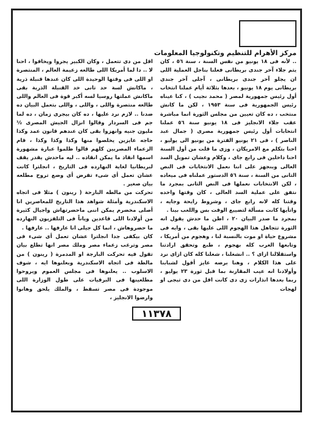مركز الأهرام للتنظيم وتكنولوجيا المعلومات
.. لأنه فى ١٨ يونيو من نفس السنة ، سنة ٥٦ ، كان يتم جلاء آخر جندى بريطانى فعلنا بناجل العملية اللى ان يجلو آخر جندى بريطانى ، آجلى آخر جندى بريطانى يوم ١٨ يونيو ، بعدها بثلاثة أيام عملنا انتخاب أول رئيس جمهورية لمصر ( محمد نجيب ) ، كنا عيناه رئيس الجمهورية فى سنة ١٩٥٣ ، لكن ما كانش منتخب ، ده كان تعيين من مجلس الثورة انما مباشرة عقب جلاء الانجليز فى ١٨ يونيو سنة ٥٦ عملنا انتخابات أول رئيس جمهورية مصرى ( جمال عبد الناصر ) ، فى ٢١ يونيو الفترة من يونيو الى يوليو ، احنا بتكلم مع الامريكان ، وزى ما قلت من أول السنة احنا داخلين فى رابع جاى ، وكلام وعشان تمويل السد العالى وبنجهز على اننا نعمل الانتخابات فى النص التانى من السنة ، سنة ٥٦ الدستور عملناه فى ميعاده ، لكن الانتخابات نعملها فى النص التانى بمجرد ما نتفق على عملية السد العالى ، كان وقتها واخده وقتنا كله لانه رابع جاى ، وشروط رايحة وجايه ، واتأيها كانت مسألة لتضييع الوقت بس واللعب بينا .
بمجرد ما صدر البيان ٢٠ ، اظن ما حدش يقول انه الثورة تتجاهل هذا الهجوم اللى عليها بقى ، وايه فى مشروع حياة او موت بالنسبة لنا ، وهجوم من أمريكا ، وتابعها الغرب كله بهجوم ، طبع وتحقق ارادتنا واستقلالنا ازاى ؟ .. انشغلنا ، شغلنا كله كان ازاى نرد على هذا الكلام ، وهنا برضه عايز أقول لشبابنا وأولادنا انه عيب المقارنة بما قبل ثورة ٢٣ يوليو ، ربما بعدها انذارات زى دى كانت اقل من دى تيجى او لهجات
اقل من دى تتعمل ، وكان الكبير يجروا ويخافوا ، احنا لا .. دا لما أمريكا اللى طالعه زعيمة العالم ، المنتصرة او اللى فى وقتها الوحيدة اللى كان عندها قنبلة ذرية ، ماكانش لسة حد تانى خد القنبلة الذرية بقى ماكانش عملتها روسيا لسه أكبر قوة فى العالم واللى طالعه منتصرة واللى ، واللى ، واللى بتعمل البيان ده ضدنا .. لازم نرد عليها ، ده كان بيجرى زمان ، ده لما جم فى السردار وقالوا انزال الجيش المصرى ½ مليون جنيه وانهزوا بقى كان عندهم قانون عمد وكذا حاجه عايزين يخلصوا منها وكذا وكذا وكذا ، قام الزعماء المصريين كلهم قالوا ظلموا عبارة مشهورة اسمها انقاذ ما يمكن انقاذه .. ليه ماحدش يقدر يقف لبريطانيا لغاية النهارده فى التاريخ ، انجلترا كانت عشان تعمل أى شىء تفرض أى وضع تروح مطلعه بيان صغير .
تحركت من مالطه البارحة ( رينون ) مثلا فى اتجاه الاسكندرية وأمثلة شواهد هذا التاريخ للمعاصرين انا أصلى مخضرم يمكن اننى ماحضرتهاش واجيال كثيرة من أولادنا اللى قاعدين وياناً فى التلفزيون النهارده ما حضروهاش ، انما كل جيلى انا عارفها .. عارفها .
كان بيكفى جدا انجلترا عشان تعمل أى شىء فى مصر وترغب زعماء مصر وملك مصر انها تطلع بيان تقول فيه تحركت البارجة او المدمرة ( رينون ) من مالطة فى اتجاه الاسكندرية وبعلنوها ايه ، شوف الاسلوب .. يعلنوها فى مجلس العموم ويروحوا مطلعينها فى البرقيات على طول الوزارة اللى موجودة فى مصر تسقط ، والملك يلحق وهانوا وارضوا الانجليز ،
١١٣٧٨